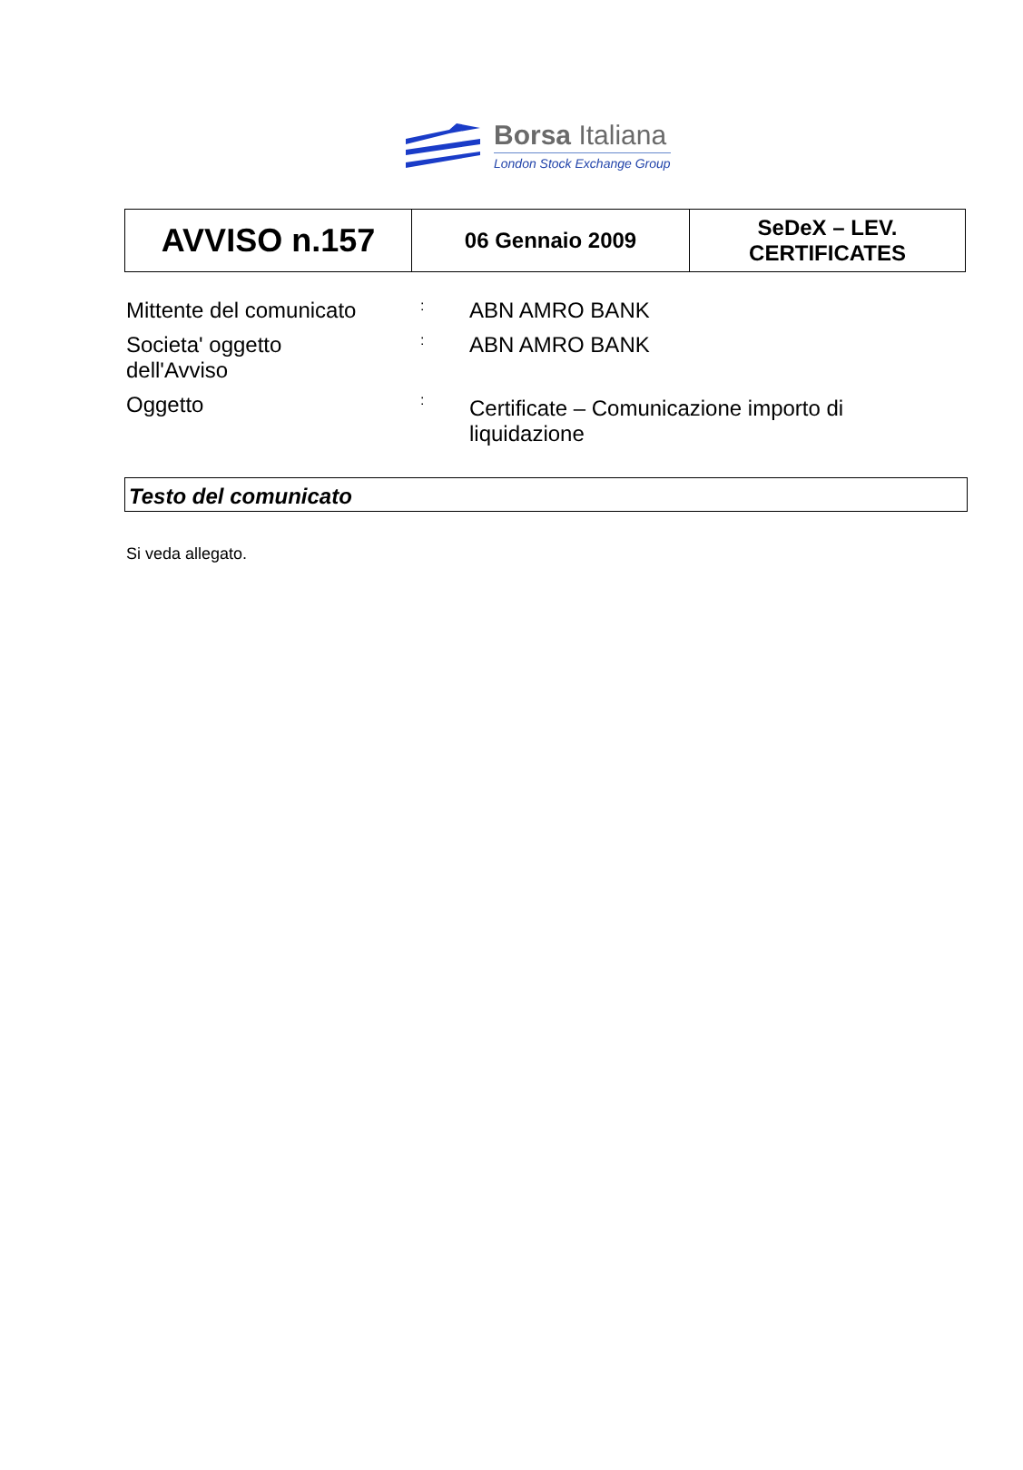Borsa Italiana
London Stock Exchange Group
| AVVISO n.157 | 06 Gennaio 2009 | SeDeX – LEV. CERTIFICATES |
| Mittente del comunicato | : | ABN AMRO BANK |
| Societa' oggetto dell'Avviso | : | ABN AMRO BANK |
| Oggetto | : | Certificate – Comunicazione importo di liquidazione |
Testo del comunicato
Si veda allegato.